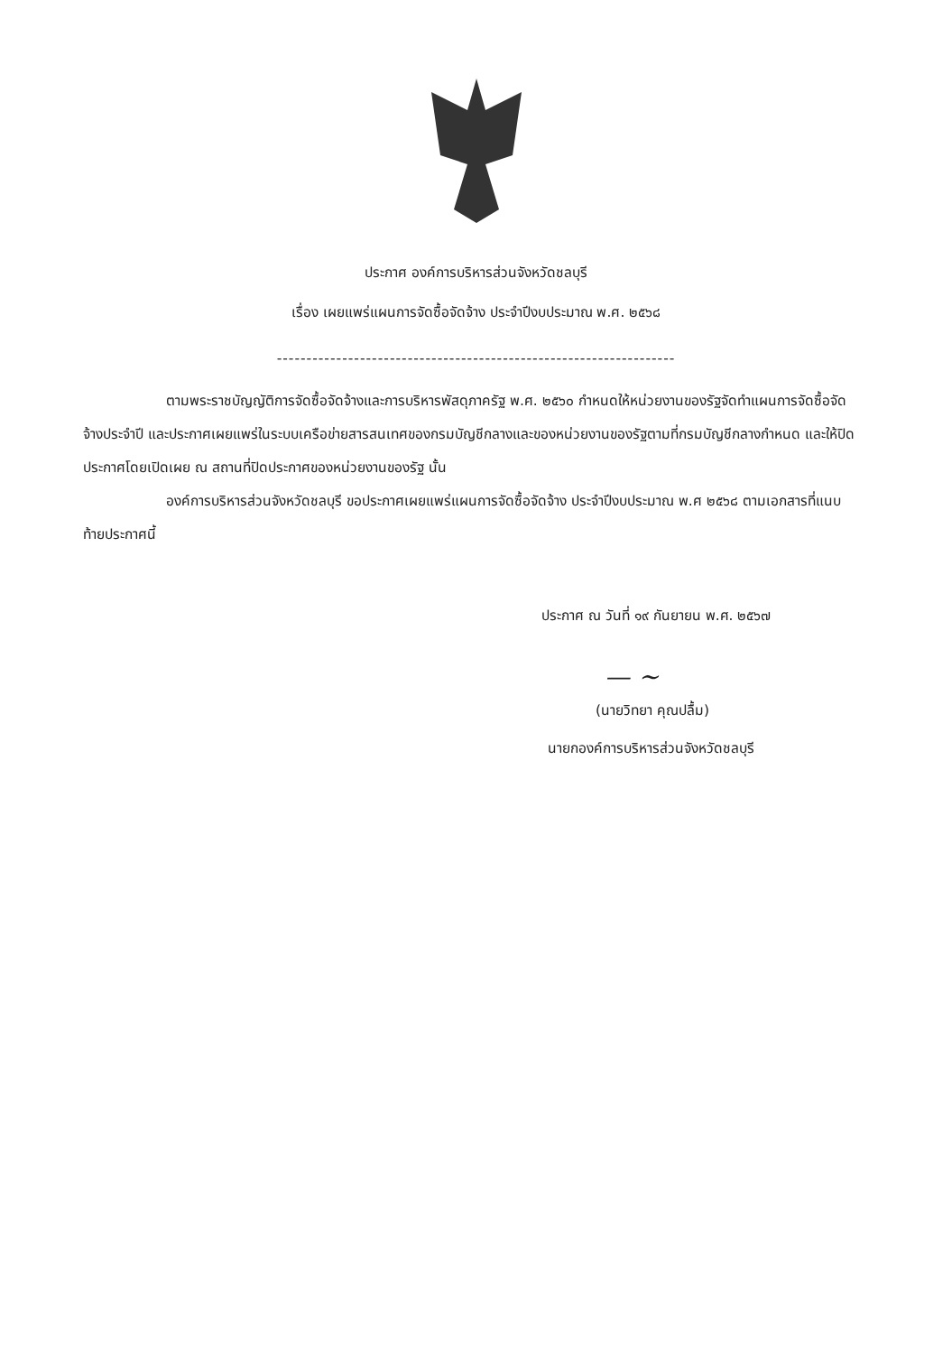ประกาศ องค์การบริหารส่วนจังหวัดชลบุรี
เรื่อง เผยแพร่แผนการจัดซื้อจัดจ้าง ประจำปีงบประมาณ พ.ศ. ๒๕๖๘
-------------------------------------------------------------------
ตามพระราชบัญญัติการจัดซื้อจัดจ้างและการบริหารพัสดุภาครัฐ พ.ศ. ๒๕๖๐ กำหนดให้หน่วยงานของรัฐจัดทำแผนการจัดซื้อจัดจ้างประจำปี และประกาศเผยแพร่ในระบบเครือข่ายสารสนเทศของกรมบัญชีกลางและของหน่วยงานของรัฐตามที่กรมบัญชีกลางกำหนด และให้ปิดประกาศโดยเปิดเผย ณ สถานที่ปิดประกาศของหน่วยงานของรัฐ นั้น
องค์การบริหารส่วนจังหวัดชลบุรี ขอประกาศเผยแพร่แผนการจัดซื้อจัดจ้าง ประจำปีงบประมาณ พ.ศ ๒๕๖๘ ตามเอกสารที่แนบท้ายประกาศนี้
ประกาศ ณ วันที่ ๑๙ กันยายน พ.ศ. ๒๕๖๗
— ~
(นายวิทยา คุณปลื้ม)
นายกองค์การบริหารส่วนจังหวัดชลบุรี